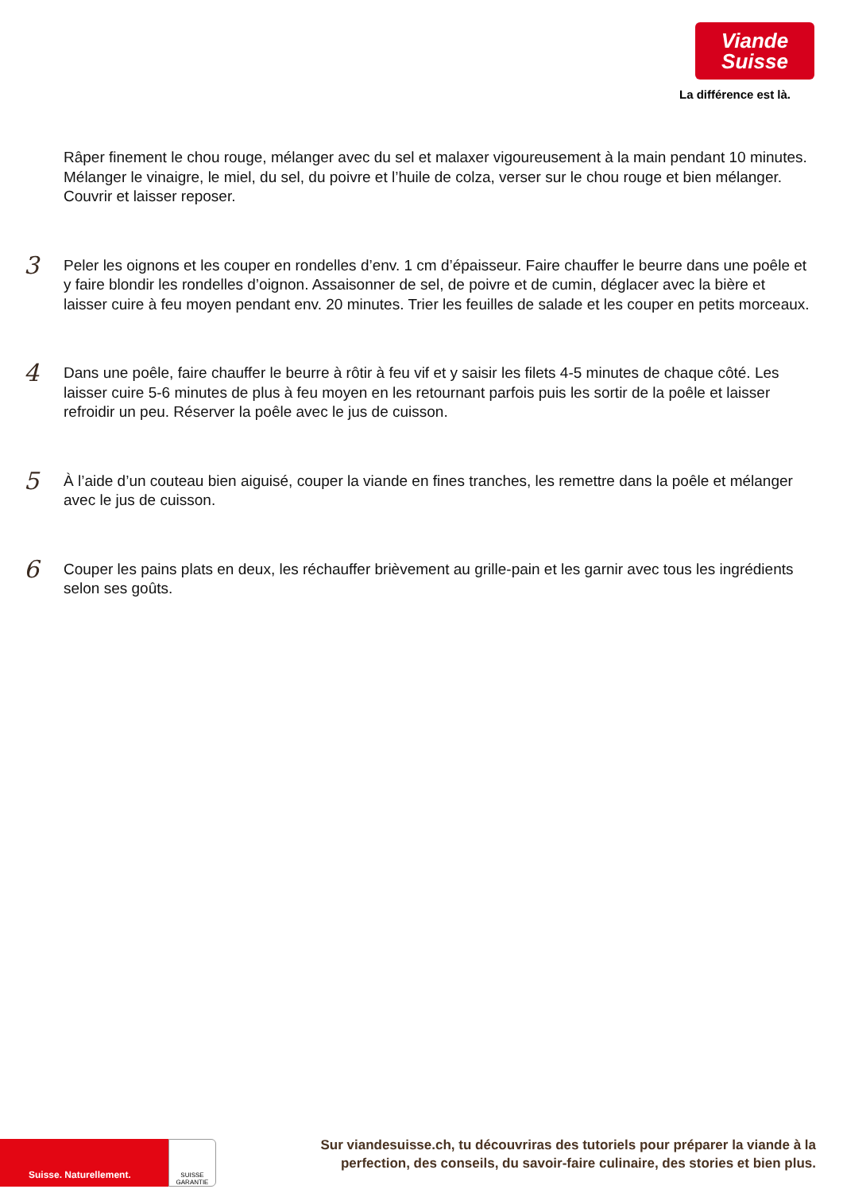Viande
Suisse
La différence est là.
Râper finement le chou rouge, mélanger avec du sel et malaxer vigoureusement à la main pendant 10 minutes.
Mélanger le vinaigre, le miel, du sel, du poivre et l’huile de colza, verser sur le chou rouge et bien mélanger.
Couvrir et laisser reposer.
3
Peler les oignons et les couper en rondelles d’env. 1 cm d’épaisseur. Faire chauffer le beurre dans une poêle et
y faire blondir les rondelles d’oignon. Assaisonner de sel, de poivre et de cumin, déglacer avec la bière et
laisser cuire à feu moyen pendant env. 20 minutes. Trier les feuilles de salade et les couper en petits morceaux.
4
Dans une poêle, faire chauffer le beurre à rôtir à feu vif et y saisir les filets 4-5 minutes de chaque côté. Les
laisser cuire 5-6 minutes de plus à feu moyen en les retournant parfois puis les sortir de la poêle et laisser
refroidir un peu. Réserver la poêle avec le jus de cuisson.
5
À l’aide d’un couteau bien aiguisé, couper la viande en fines tranches, les remettre dans la poêle et mélanger
avec le jus de cuisson.
6
Couper les pains plats en deux, les réchauffer brièvement au grille-pain et les garnir avec tous les ingrédients
selon ses goûts.
Suisse. Naturellement.
SUISSE
GARANTIE
Sur viandesuisse.ch, tu découvriras des tutoriels pour préparer la viande à la
perfection, des conseils, du savoir-faire culinaire, des stories et bien plus.